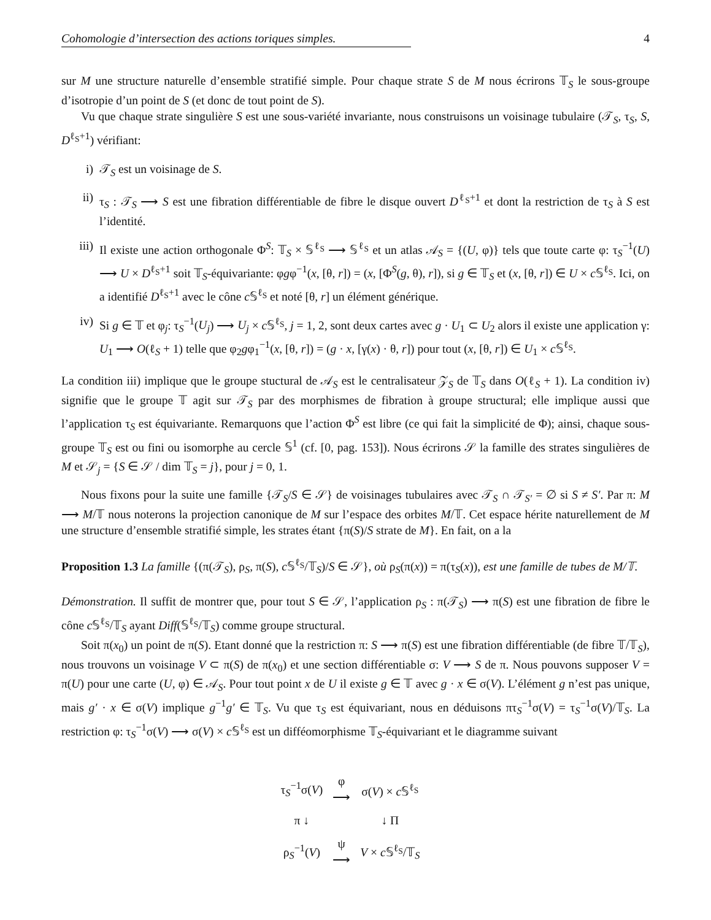Cohomologie d’intersection des actions toriques simples. 4
sur M une structure naturelle d’ensemble stratifié simple. Pour chaque strate S de M nous écrirons 𝕋<sub>S</sub> le sous-groupe d’isotropie d’un point de S (et donc de tout point de S).
Vu que chaque strate singulière S est une sous-variété invariante, nous construisons un voisinage tubulaire (𝒯<sub>S</sub>, τ<sub>S</sub>, S, D<sup>ℓ<sub>S</sub>+1</sup>) vérifiant:
i) 𝒯<sub>S</sub> est un voisinage de S.
ii) τ<sub>S</sub> : 𝒯<sub>S</sub> ⟶ S est une fibration différentiable de fibre le disque ouvert D<sup>ℓ<sub>S</sub>+1</sup> et dont la restriction de τ<sub>S</sub> à S est l’identité.
iii) Il existe une action orthogonale Φ<sup>S</sup>: 𝕋<sub>S</sub> × 𝕊<sup>ℓ<sub>S</sub></sup> ⟶ 𝕊<sup>ℓ<sub>S</sub></sup> et un atlas 𝒜<sub>S</sub> = {(U, φ)} tels que toute carte φ: τ<sub>S</sub><sup>−1</sup>(U) ⟶ U × D<sup>ℓ<sub>S</sub>+1</sup> soit 𝕋<sub>S</sub>-équivariante: φgφ<sup>−1</sup>(x, [θ, r]) = (x, [Φ<sup>S</sup>(g, θ), r]), si g ∈ 𝕋<sub>S</sub> et (x, [θ, r]) ∈ U × c 𝕊<sup>ℓ<sub>S</sub></sup>. Ici, on a identifié D<sup>ℓ<sub>S</sub>+1</sup> avec le cône c 𝕊<sup>ℓ<sub>S</sub></sup> et noté [θ, r] un élément générique.
iv) Si g ∈ 𝕋 et φ<sub>j</sub>: τ<sub>S</sub><sup>−1</sup>(U<sub>j</sub>) ⟶ U<sub>j</sub> × c 𝕊<sup>ℓ<sub>S</sub></sup>, j = 1, 2, sont deux cartes avec g · U<sub>1</sub> ⊂ U<sub>2</sub> alors il existe une application γ: U<sub>1</sub> ⟶ O(ℓ<sub>S</sub> + 1) telle que φ<sub>2</sub>gφ<sub>1</sub><sup>−1</sup>(x, [θ, r]) = (g · x, [γ(x) · θ, r]) pour tout (x, [θ, r]) ∈ U<sub>1</sub> × c 𝕊<sup>ℓ<sub>S</sub></sup>.
La condition iii) implique que le groupe stuctural de 𝒜<sub>S</sub> est le centralisateur 𝒵<sub>S</sub> de 𝕋<sub>S</sub> dans O(ℓ<sub>S</sub> + 1). La condition iv) signifie que le groupe 𝕋 agit sur 𝒯<sub>S</sub> par des morphismes de fibration à groupe structural; elle implique aussi que l’application τ<sub>S</sub> est équivariante. Remarquons que l’action Φ<sup>S</sup> est libre (ce qui fait la simplicité de Φ); ainsi, chaque sous-groupe 𝕋<sub>S</sub> est ou fini ou isomorphe au cercle 𝕊<sup>1</sup> (cf. [0, pag. 153]). Nous écrirons 𝒮 la famille des strates singulières de M et 𝒮<sub>j</sub> = {S ∈ 𝒮 / dim 𝕋<sub>S</sub> = j}, pour j = 0, 1.
Nous fixons pour la suite une famille {𝒯<sub>S</sub>/S ∈ 𝒮} de voisinages tubulaires avec 𝒯<sub>S</sub> ∩ 𝒯<sub>S′</sub> = ∅ si S ≠ S′. Par π: M ⟶ M/𝕋 nous noterons la projection canonique de M sur l’espace des orbites M/𝕋. Cet espace hérite naturellement de M une structure d’ensemble stratifié simple, les strates étant {π(S)/S strate de M}. En fait, on a la
Proposition 1.3 La famille {(π(𝒯<sub>S</sub>), ρ<sub>S</sub>, π(S), c 𝕊<sup>ℓ<sub>S</sub></sup>/𝕋<sub>S</sub>)/S ∈ 𝒮}, où ρ<sub>S</sub>(π(x)) = π(τ<sub>S</sub>(x)), est une famille de tubes de M/𝕋.
Démonstration. Il suffit de montrer que, pour tout S ∈ 𝒮, l’application ρ<sub>S</sub> : π(𝒯<sub>S</sub>) ⟶ π(S) est une fibration de fibre le cône c 𝕊<sup>ℓ<sub>S</sub></sup>/𝕋<sub>S</sub> ayant Diff(𝕊<sup>ℓ<sub>S</sub></sup>/𝕋<sub>S</sub>) comme groupe structural.
Soit π(x<sub>0</sub>) un point de π(S). Etant donné que la restriction π: S ⟶ π(S) est une fibration différentiable (de fibre 𝕋/𝕋<sub>S</sub>), nous trouvons un voisinage V ⊂ π(S) de π(x<sub>0</sub>) et une section différentiable σ: V ⟶ S de π. Nous pouvons supposer V = π(U) pour une carte (U, φ) ∈ 𝒜<sub>S</sub>. Pour tout point x de U il existe g ∈ 𝕋 avec g · x ∈ σ(V). L’élément g n’est pas unique, mais g′ · x ∈ σ(V) implique g<sup>−1</sup>g′ ∈ 𝕋<sub>S</sub>. Vu que τ<sub>S</sub> est équivariant, nous en déduisons πτ<sub>S</sub><sup>−1</sup>σ(V) = τ<sub>S</sub><sup>−1</sup>σ(V)/𝕋<sub>S</sub>. La restriction φ: τ<sub>S</sub><sup>−1</sup>σ(V) ⟶ σ(V) × c 𝕊<sup>ℓ<sub>S</sub></sup> est un difféomorphisme 𝕋<sub>S</sub>-équivariant et le diagramme suivant
| τ<sub>S</sub><sup>−1</sup>σ( V ) | φ ⟶ | σ( V ) × c 𝕊<sup>ℓ<sub>S</sub></sup> |
| π ↓ | | ↓ Π |
| ρ<sub>S</sub><sup>−1</sup>( V ) | ψ ⟶ | V × c 𝕊<sup>ℓ<sub>S</sub></sup>/𝕋<sub>S</sub> |